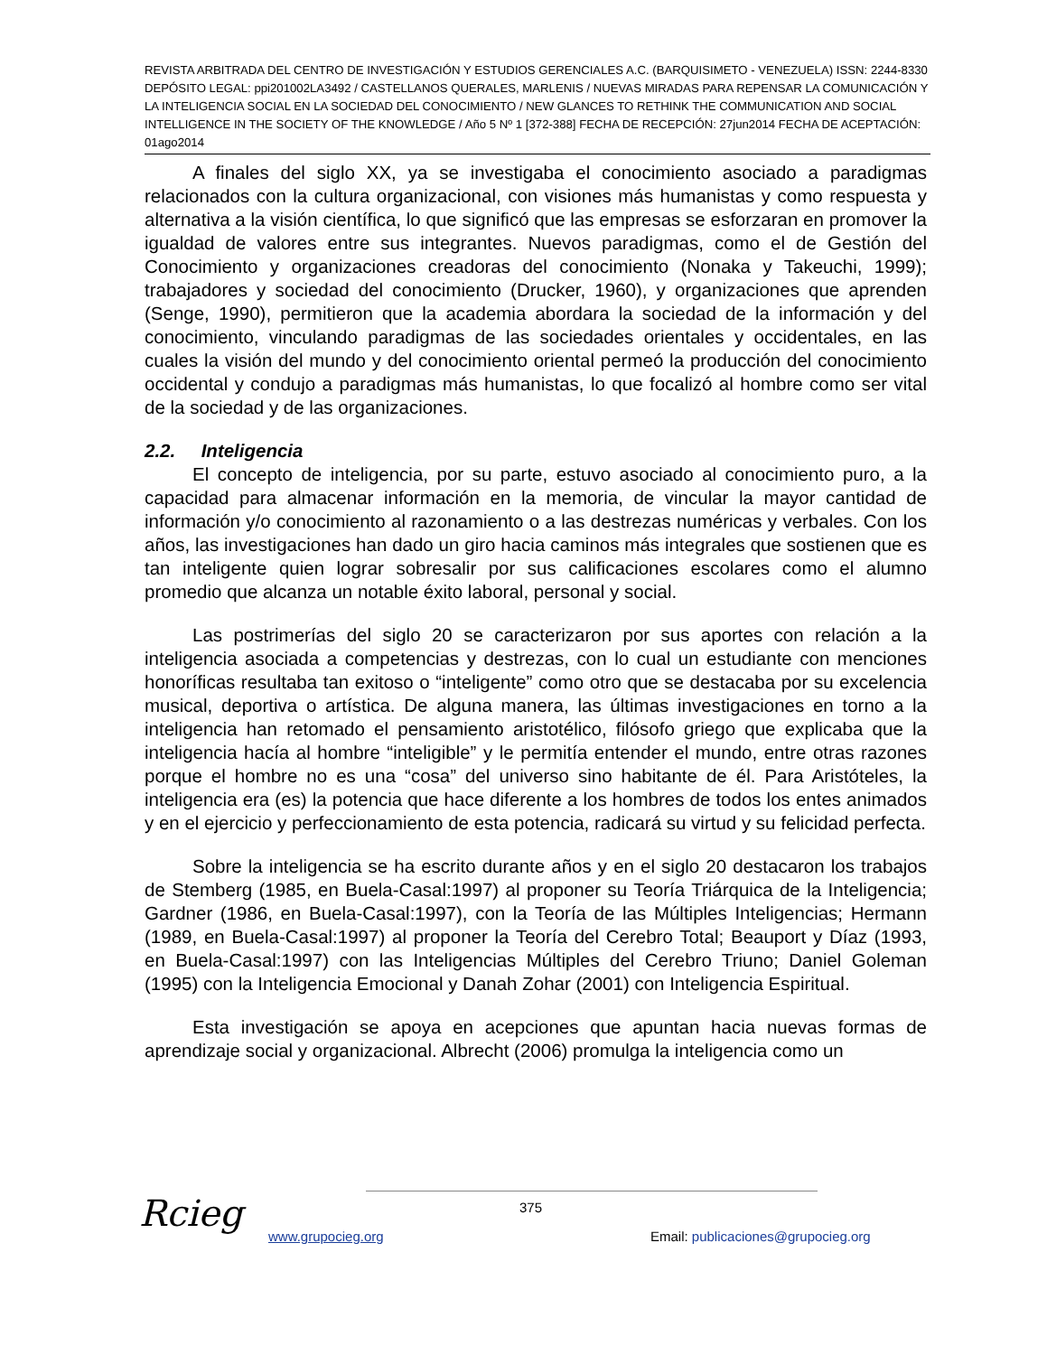REVISTA ARBITRADA DEL CENTRO DE INVESTIGACIÓN Y ESTUDIOS GERENCIALES A.C. (BARQUISIMETO - VENEZUELA) ISSN: 2244-8330 DEPÓSITO LEGAL: ppi201002LA3492 / CASTELLANOS QUERALES, MARLENIS / NUEVAS MIRADAS PARA REPENSAR LA COMUNICACIÓN Y LA INTELIGENCIA SOCIAL EN LA SOCIEDAD DEL CONOCIMIENTO / NEW GLANCES TO RETHINK THE COMMUNICATION AND SOCIAL INTELLIGENCE IN THE SOCIETY OF THE KNOWLEDGE / Año 5 Nº 1 [372-388] FECHA DE RECEPCIÓN: 27jun2014 FECHA DE ACEPTACIÓN: 01ago2014
A finales del siglo XX, ya se investigaba el conocimiento asociado a paradigmas relacionados con la cultura organizacional, con visiones más humanistas y como respuesta y alternativa a la visión científica, lo que significó que las empresas se esforzaran en promover la igualdad de valores entre sus integrantes. Nuevos paradigmas, como el de Gestión del Conocimiento y organizaciones creadoras del conocimiento (Nonaka y Takeuchi, 1999); trabajadores y sociedad del conocimiento (Drucker, 1960), y organizaciones que aprenden (Senge, 1990), permitieron que la academia abordara la sociedad de la información y del conocimiento, vinculando paradigmas de las sociedades orientales y occidentales, en las cuales la visión del mundo y del conocimiento oriental permeó la producción del conocimiento occidental y condujo a paradigmas más humanistas, lo que focalizó al hombre como ser vital de la sociedad y de las organizaciones.
2.2. Inteligencia
El concepto de inteligencia, por su parte, estuvo asociado al conocimiento puro, a la capacidad para almacenar información en la memoria, de vincular la mayor cantidad de información y/o conocimiento al razonamiento o a las destrezas numéricas y verbales. Con los años, las investigaciones han dado un giro hacia caminos más integrales que sostienen que es tan inteligente quien lograr sobresalir por sus calificaciones escolares como el alumno promedio que alcanza un notable éxito laboral, personal y social.
Las postrimerías del siglo 20 se caracterizaron por sus aportes con relación a la inteligencia asociada a competencias y destrezas, con lo cual un estudiante con menciones honoríficas resultaba tan exitoso o “inteligente” como otro que se destacaba por su excelencia musical, deportiva o artística. De alguna manera, las últimas investigaciones en torno a la inteligencia han retomado el pensamiento aristotélico, filósofo griego que explicaba que la inteligencia hacía al hombre “inteligible” y le permitía entender el mundo, entre otras razones porque el hombre no es una “cosa” del universo sino habitante de él. Para Aristóteles, la inteligencia era (es) la potencia que hace diferente a los hombres de todos los entes animados y en el ejercicio y perfeccionamiento de esta potencia, radicará su virtud y su felicidad perfecta.
Sobre la inteligencia se ha escrito durante años y en el siglo 20 destacaron los trabajos de Stemberg (1985, en Buela-Casal:1997) al proponer su Teoría Triárquica de la Inteligencia; Gardner (1986, en Buela-Casal:1997), con la Teoría de las Múltiples Inteligencias; Hermann (1989, en Buela-Casal:1997) al proponer la Teoría del Cerebro Total; Beauport y Díaz (1993, en Buela-Casal:1997) con las Inteligencias Múltiples del Cerebro Triuno; Daniel Goleman (1995) con la Inteligencia Emocional y Danah Zohar (2001) con Inteligencia Espiritual.
Esta investigación se apoya en acepciones que apuntan hacia nuevas formas de aprendizaje social y organizacional. Albrecht (2006) promulga la inteligencia como un
Rcieg 375
www.grupocieg.org
Email: publicaciones@grupocieg.org